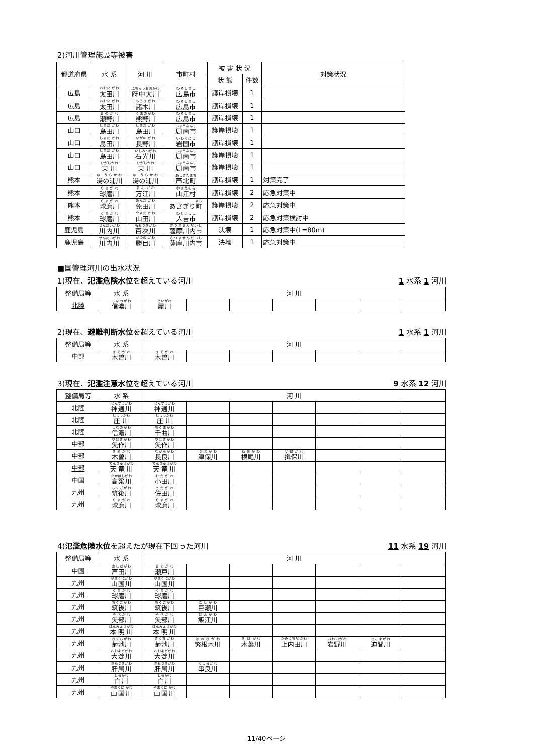2)河川管理施設等被害
| 都道府県 | 水 系 | 河 川 | 市町村 | 被 害 状 況 | | 対策状況 |
| --- | --- | --- | --- | --- | --- | --- |
| | | | | 状 態 | 件数 | |
| 広島 | 太田川 | 府中大川 | 広島市 | 護岸損壊 | 1 | |
| 広島 | 太田川 | 諸木川 | 広島市 | 護岸損壊 | 1 | |
| 広島 | 瀬野川 | 熊野川 | 広島市 | 護岸損壊 | 1 | |
| 山口 | 島田川 | 島田川 | 周南市 | 護岸損壊 | 1 | |
| 山口 | 島田川 | 長野川 | 岩国市 | 護岸損壊 | 1 | |
| 山口 | 島田川 | 石光川 | 周南市 | 護岸損壊 | 1 | |
| 山口 | 東川 | 東川 | 周南市 | 護岸損壊 | 1 | |
| 熊本 | 湯の浦川 | 湯の浦川 | 芦北町 | 護岸損壊 | 1 | 対策完了 |
| 熊本 | 球磨川 | 万江川 | 山江村 | 護岸損壊 | 2 | 応急対策中 |
| 熊本 | 球磨川 | 免田川 | あさぎり 町 | 護岸損壊 | 2 | 応急対策中 |
| 熊本 | 球磨川 | 山田川 | 人吉市 | 護岸損壊 | 2 | 応急対策検討中 |
| 鹿児島 | 川内川 | 百次川 | 薩摩川内市 | 決壊 | 1 | 応急対策中(L=80m) |
| 鹿児島 | 川内川 | 勝目川 | 薩摩川内市 | 決壊 | 1 | 応急対策中 |
■国管理河川の出水状況
1)現在、氾濫危険水位を超えている河川 1 水系 1 河川
| 整備局等 | 水 系 | 河 川 | | | | | | |
| --- | --- | --- | --- | --- | --- | --- | --- | --- |
| 北陸 | 信濃川 | 犀川 | | | | | | |
2)現在、避難判断水位を超えている河川 1 水系 1 河川
| 整備局等 | 水 系 | 河 川 | | | | | | |
| --- | --- | --- | --- | --- | --- | --- | --- | --- |
| 中部 | 木曽川 | 木曽川 | | | | | | |
3)現在、氾濫注意水位を超えている河川 9 水系 12 河川
| 整備局等 | 水 系 | 河 川 | | | | | | |
| --- | --- | --- | --- | --- | --- | --- | --- | --- |
| 北陸 | 神通川 | 神通川 | | | | | | |
| 北陸 | 庄川 | 庄川 | | | | | | |
| 北陸 | 信濃川 | 千曲川 | | | | | | |
| 中部 | 矢作川 | 矢作川 | | | | | | |
| 中部 | 木曽川 | 長良川 | 津保川 | 根尾川 | 揖保川 | | | |
| 中部 | 天竜川 | 天竜川 | | | | | | |
| 中国 | 高梁川 | 小田川 | | | | | | |
| 九州 | 筑後川 | 佐田川 | | | | | | |
| 九州 | 球磨川 | 球磨川 | | | | | | |
4)氾濫危険水位を超えたが現在下回った河川 11 水系 19 河川
| 整備局等 | 水 系 | 河 川 | | | | | | |
| --- | --- | --- | --- | --- | --- | --- | --- | --- |
| 中国 | 芦田川 | 瀬戸川 | | | | | | |
| 九州 | 山国川 | 山国川 | | | | | | |
| 九州 | 球磨川 | 球磨川 | | | | | | |
| 九州 | 筑後川 | 筑後川 | 巨瀬川 | | | | | |
| 九州 | 矢部川 | 矢部川 | 飯江川 | | | | | |
| 九州 | 本明川 | 本明川 | | | | | | |
| 九州 | 菊池川 | 菊池川 | 繁根木川 | 木葉川 | 上内田川 | 岩野川 | 迫間川 | |
| 九州 | 大淀川 | 大淀川 | | | | | | |
| 九州 | 肝属川 | 肝属川 | 串良川 | | | | | |
| 九州 | 白川 | 白川 | | | | | | |
| 九州 | 山国川 | 山国川 | | | | | | |
11/40ページ